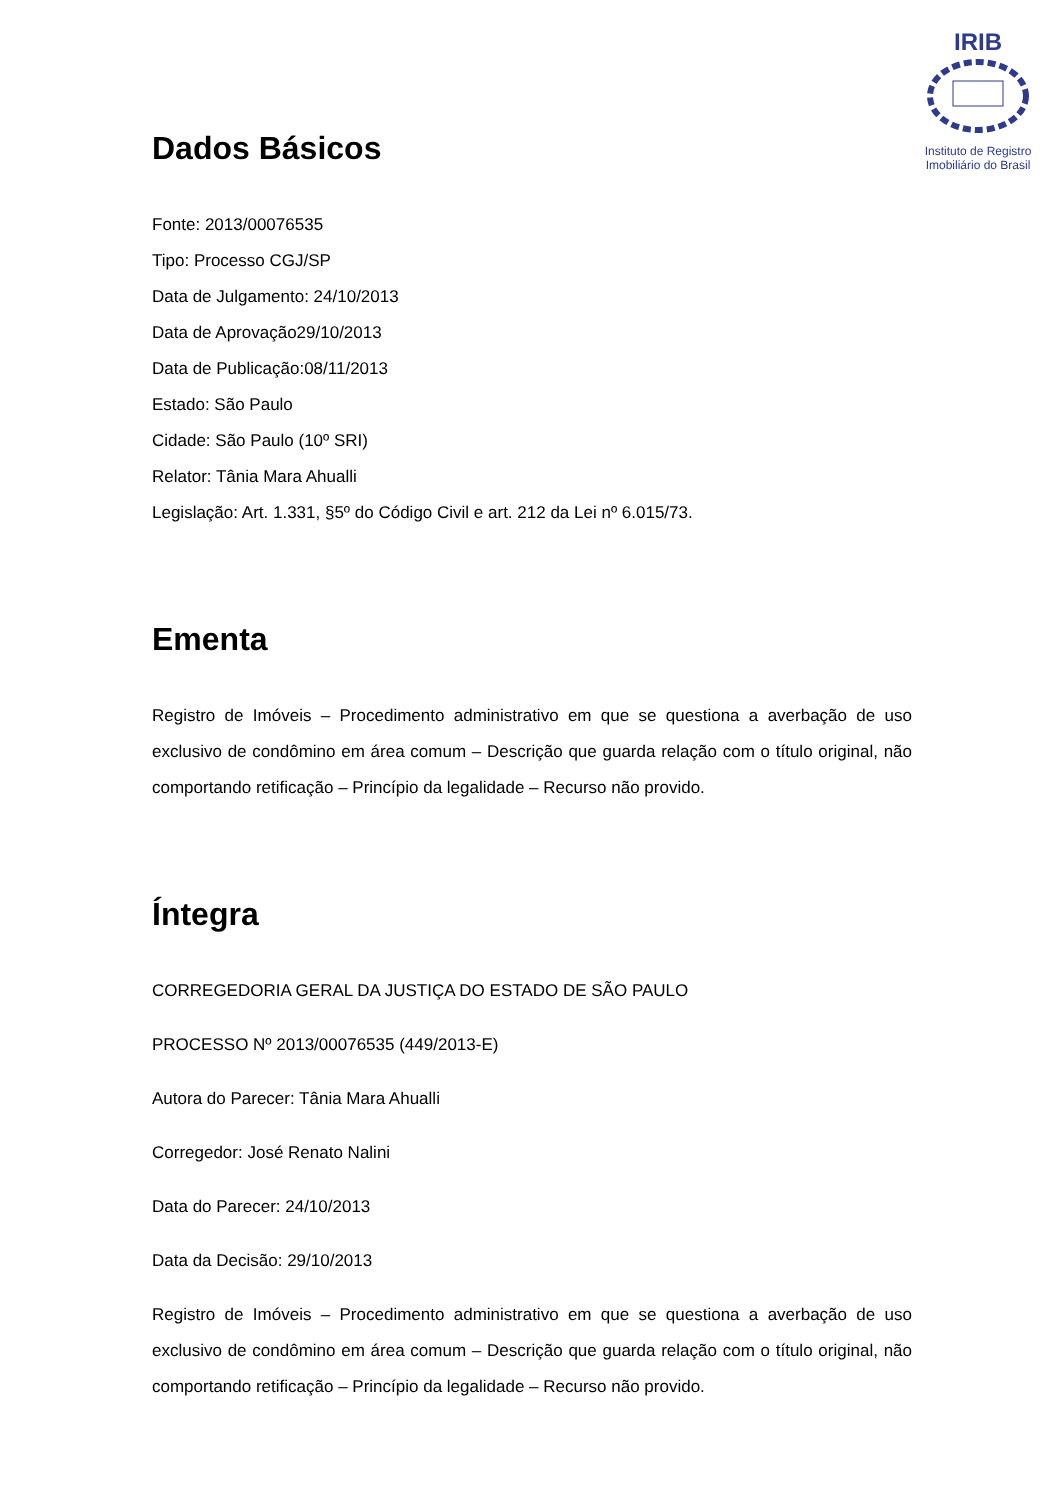IRIB
Instituto de Registro Imobiliário do Brasil
Dados Básicos
Fonte: 2013/00076535
Tipo: Processo CGJ/SP
Data de Julgamento: 24/10/2013
Data de Aprovação29/10/2013
Data de Publicação:08/11/2013
Estado: São Paulo
Cidade: São Paulo (10º SRI)
Relator: Tânia Mara Ahualli
Legislação: Art. 1.331, §5º do Código Civil e art. 212 da Lei nº 6.015/73.
Ementa
Registro de Imóveis – Procedimento administrativo em que se questiona a averbação de uso exclusivo de condômino em área comum – Descrição que guarda relação com o título original, não comportando retificação – Princípio da legalidade – Recurso não provido.
Íntegra
CORREGEDORIA GERAL DA JUSTIÇA DO ESTADO DE SÃO PAULO
PROCESSO Nº 2013/00076535 (449/2013-E)
Autora do Parecer: Tânia Mara Ahualli
Corregedor: José Renato Nalini
Data do Parecer: 24/10/2013
Data da Decisão: 29/10/2013
Registro de Imóveis – Procedimento administrativo em que se questiona a averbação de uso exclusivo de condômino em área comum – Descrição que guarda relação com o título original, não comportando retificação – Princípio da legalidade – Recurso não provido.